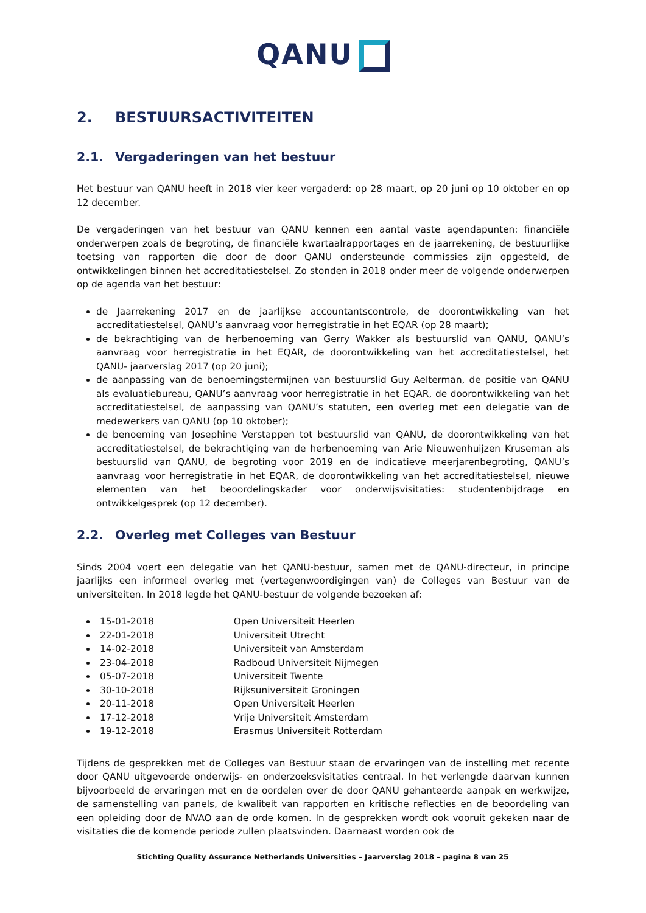QANU
2. BESTUURSACTIVITEITEN
2.1. Vergaderingen van het bestuur
Het bestuur van QANU heeft in 2018 vier keer vergaderd: op 28 maart, op 20 juni op 10 oktober en op 12 december.
De vergaderingen van het bestuur van QANU kennen een aantal vaste agendapunten: financiële onderwerpen zoals de begroting, de financiële kwartaalrapportages en de jaarrekening, de bestuurlijke toetsing van rapporten die door de door QANU ondersteunde commissies zijn opgesteld, de ontwikkelingen binnen het accreditatiestelsel. Zo stonden in 2018 onder meer de volgende onderwerpen op de agenda van het bestuur:
de Jaarrekening 2017 en de jaarlijkse accountantscontrole, de doorontwikkeling van het accreditatiestelsel, QANU’s aanvraag voor herregistratie in het EQAR (op 28 maart);
de bekrachtiging van de herbenoeming van Gerry Wakker als bestuurslid van QANU, QANU’s aanvraag voor herregistratie in het EQAR, de doorontwikkeling van het accreditatiestelsel, het QANU- jaarverslag 2017 (op 20 juni);
de aanpassing van de benoemingstermijnen van bestuurslid Guy Aelterman, de positie van QANU als evaluatiebureau, QANU’s aanvraag voor herregistratie in het EQAR, de doorontwikkeling van het accreditatiestelsel, de aanpassing van QANU’s statuten, een overleg met een delegatie van de medewerkers van QANU (op 10 oktober);
de benoeming van Josephine Verstappen tot bestuurslid van QANU, de doorontwikkeling van het accreditatiestelsel, de bekrachtiging van de herbenoeming van Arie Nieuwenhuijzen Kruseman als bestuurslid van QANU, de begroting voor 2019 en de indicatieve meerjarenbegroting, QANU’s aanvraag voor herregistratie in het EQAR, de doorontwikkeling van het accreditatiestelsel, nieuwe elementen van het beoordelingskader voor onderwijsvisitaties: studentenbijdrage en ontwikkelgesprek (op 12 december).
2.2. Overleg met Colleges van Bestuur
Sinds 2004 voert een delegatie van het QANU-bestuur, samen met de QANU-directeur, in principe jaarlijks een informeel overleg met (vertegenwoordigingen van) de Colleges van Bestuur van de universiteiten. In 2018 legde het QANU-bestuur de volgende bezoeken af:
15-01-2018 Open Universiteit Heerlen
22-01-2018 Universiteit Utrecht
14-02-2018 Universiteit van Amsterdam
23-04-2018 Radboud Universiteit Nijmegen
05-07-2018 Universiteit Twente
30-10-2018 Rijksuniversiteit Groningen
20-11-2018 Open Universiteit Heerlen
17-12-2018 Vrije Universiteit Amsterdam
19-12-2018 Erasmus Universiteit Rotterdam
Tijdens de gesprekken met de Colleges van Bestuur staan de ervaringen van de instelling met recente door QANU uitgevoerde onderwijs- en onderzoeksvisitaties centraal. In het verlengde daarvan kunnen bijvoorbeeld de ervaringen met en de oordelen over de door QANU gehanteerde aanpak en werkwijze, de samenstelling van panels, de kwaliteit van rapporten en kritische reflecties en de beoordeling van een opleiding door de NVAO aan de orde komen. In de gesprekken wordt ook vooruit gekeken naar de visitaties die de komende periode zullen plaatsvinden. Daarnaast worden ook de
Stichting Quality Assurance Netherlands Universities – Jaarverslag 2018 – pagina 8 van 25